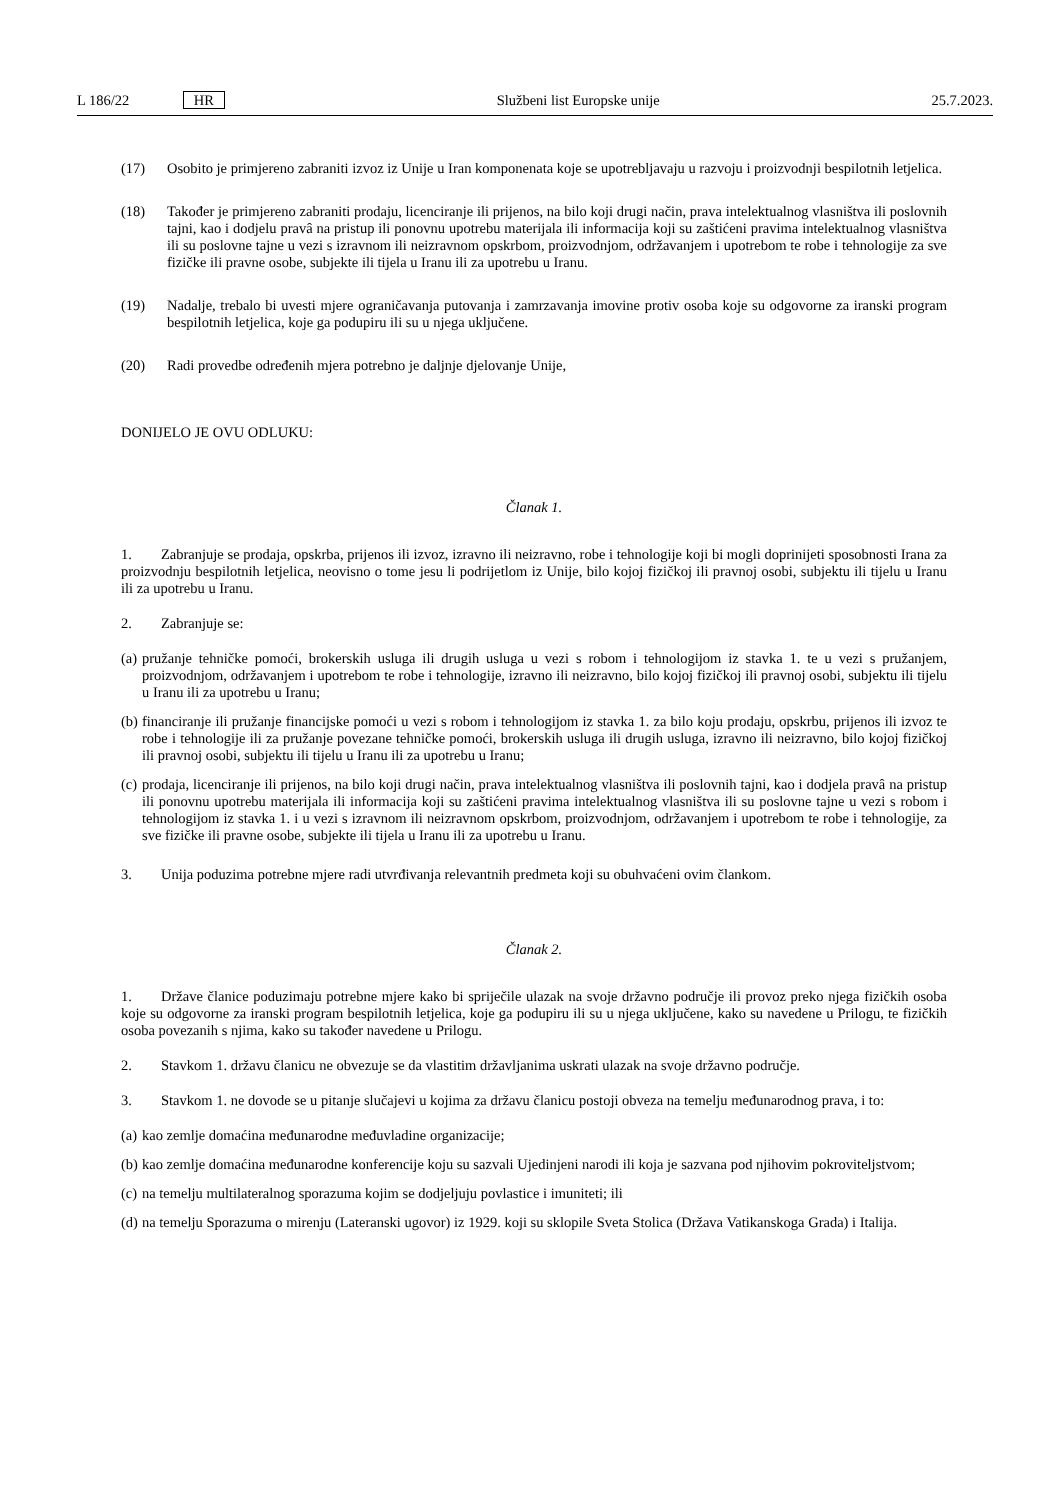L 186/22 HR Službeni list Europske unije 25.7.2023.
(17) Osobito je primjereno zabraniti izvoz iz Unije u Iran komponenata koje se upotrebljavaju u razvoju i proizvodnji bespilotnih letjelica.
(18) Također je primjereno zabraniti prodaju, licenciranje ili prijenos, na bilo koji drugi način, prava intelektualnog vlasništva ili poslovnih tajni, kao i dodjelu pravâ na pristup ili ponovnu upotrebu materijala ili informacija koji su zaštićeni pravima intelektualnog vlasništva ili su poslovne tajne u vezi s izravnom ili neizravnom opskrbom, proizvodnjom, održavanjem i upotrebom te robe i tehnologije za sve fizičke ili pravne osobe, subjekte ili tijela u Iranu ili za upotrebu u Iranu.
(19) Nadalje, trebalo bi uvesti mjere ograničavanja putovanja i zamrzavanja imovine protiv osoba koje su odgovorne za iranski program bespilotnih letjelica, koje ga podupiru ili su u njega uključene.
(20) Radi provedbe određenih mjera potrebno je daljnje djelovanje Unije,
DONIJELO JE OVU ODLUKU:
Članak 1.
1. Zabranjuje se prodaja, opskrba, prijenos ili izvoz, izravno ili neizravno, robe i tehnologije koji bi mogli doprinijeti sposobnosti Irana za proizvodnju bespilotnih letjelica, neovisno o tome jesu li podrijetlom iz Unije, bilo kojoj fizičkoj ili pravnoj osobi, subjektu ili tijelu u Iranu ili za upotrebu u Iranu.
2. Zabranjuje se:
(a) pružanje tehničke pomoći, brokerskih usluga ili drugih usluga u vezi s robom i tehnologijom iz stavka 1. te u vezi s pružanjem, proizvodnjom, održavanjem i upotrebom te robe i tehnologije, izravno ili neizravno, bilo kojoj fizičkoj ili pravnoj osobi, subjektu ili tijelu u Iranu ili za upotrebu u Iranu;
(b) financiranje ili pružanje financijske pomoći u vezi s robom i tehnologijom iz stavka 1. za bilo koju prodaju, opskrbu, prijenos ili izvoz te robe i tehnologije ili za pružanje povezane tehničke pomoći, brokerskih usluga ili drugih usluga, izravno ili neizravno, bilo kojoj fizičkoj ili pravnoj osobi, subjektu ili tijelu u Iranu ili za upotrebu u Iranu;
(c) prodaja, licenciranje ili prijenos, na bilo koji drugi način, prava intelektualnog vlasništva ili poslovnih tajni, kao i dodjela pravâ na pristup ili ponovnu upotrebu materijala ili informacija koji su zaštićeni pravima intelektualnog vlasništva ili su poslovne tajne u vezi s robom i tehnologijom iz stavka 1. i u vezi s izravnom ili neizravnom opskrbom, proizvodnjom, održavanjem i upotrebom te robe i tehnologije, za sve fizičke ili pravne osobe, subjekte ili tijela u Iranu ili za upotrebu u Iranu.
3. Unija poduzima potrebne mjere radi utvrđivanja relevantnih predmeta koji su obuhvaćeni ovim člankom.
Članak 2.
1. Države članice poduzimaju potrebne mjere kako bi spriječile ulazak na svoje državno područje ili provoz preko njega fizičkih osoba koje su odgovorne za iranski program bespilotnih letjelica, koje ga podupiru ili su u njega uključene, kako su navedene u Prilogu, te fizičkih osoba povezanih s njima, kako su također navedene u Prilogu.
2. Stavkom 1. državu članicu ne obvezuje se da vlastitim državljanima uskrati ulazak na svoje državno područje.
3. Stavkom 1. ne dovode se u pitanje slučajevi u kojima za državu članicu postoji obveza na temelju međunarodnog prava, i to:
(a) kao zemlje domaćina međunarodne međuvladine organizacije;
(b) kao zemlje domaćina međunarodne konferencije koju su sazvali Ujedinjeni narodi ili koja je sazvana pod njihovim pokroviteljstvom;
(c) na temelju multilateralnog sporazuma kojim se dodjeljuju povlastice i imuniteti; ili
(d) na temelju Sporazuma o mirenju (Lateranski ugovor) iz 1929. koji su sklopile Sveta Stolica (Država Vatikanskoga Grada) i Italija.